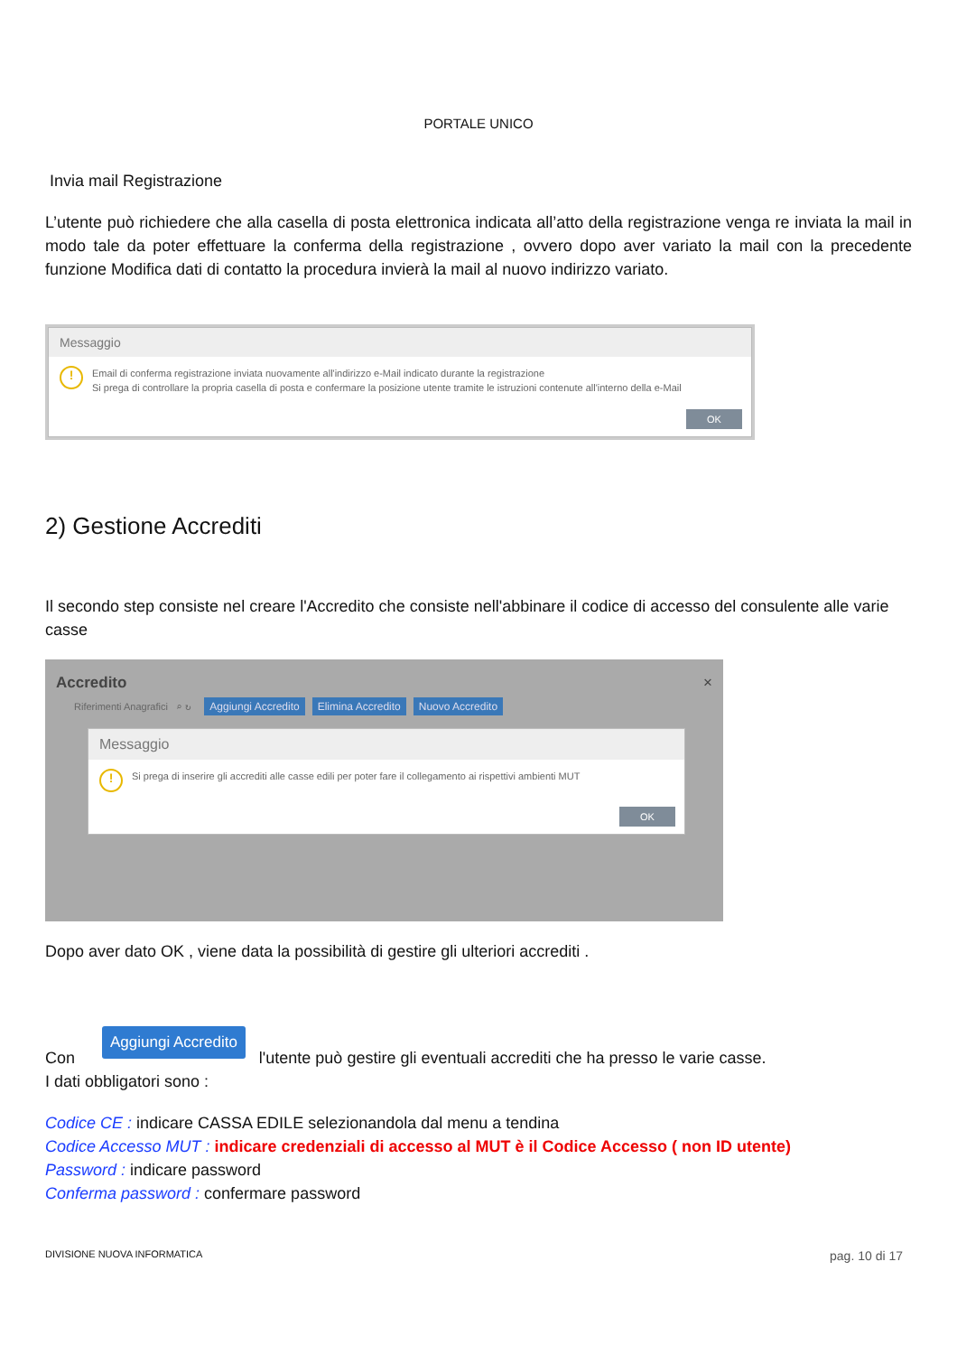PORTALE UNICO
Invia mail Registrazione
L’utente può richiedere che alla casella di posta elettronica indicata all’atto della registrazione venga re inviata la mail in modo tale da poter effettuare la conferma della registrazione , ovvero dopo aver variato la mail con la precedente funzione Modifica dati di contatto la procedura invierà la mail al nuovo indirizzo variato.
Messaggio
!
Email di conferma registrazione inviata nuovamente all'indirizzo e-Mail indicato durante la registrazione
Si prega di controllare la propria casella di posta e confermare la posizione utente tramite le istruzioni contenute all'interno della e-Mail
OK
2) Gestione Accrediti
Il secondo step consiste nel creare l'Accredito che consiste nell'abbinare il codice di accesso del consulente alle varie casse
Accredito ×
Riferimenti Anagrafici ⌕ ↻ Aggiungi Accredito Elimina Accredito Nuovo Accredito
Messaggio
!
Si prega di inserire gli accrediti alle casse edili per poter fare il collegamento ai rispettivi ambienti MUT
OK
Dopo aver dato OK , viene data la possibilità di gestire gli ulteriori accrediti .
Con Aggiungi Accredito l'utente può gestire gli eventuali accrediti che ha presso le varie casse.
I dati obbligatori sono :
Codice CE : indicare CASSA EDILE selezionandola dal menu a tendina
Codice Accesso MUT : indicare credenziali di accesso al MUT è il Codice Accesso ( non ID utente)
Password : indicare password
Conferma password : confermare password
DIVISIONE NUOVA INFORMATICA pag. 10 di 17